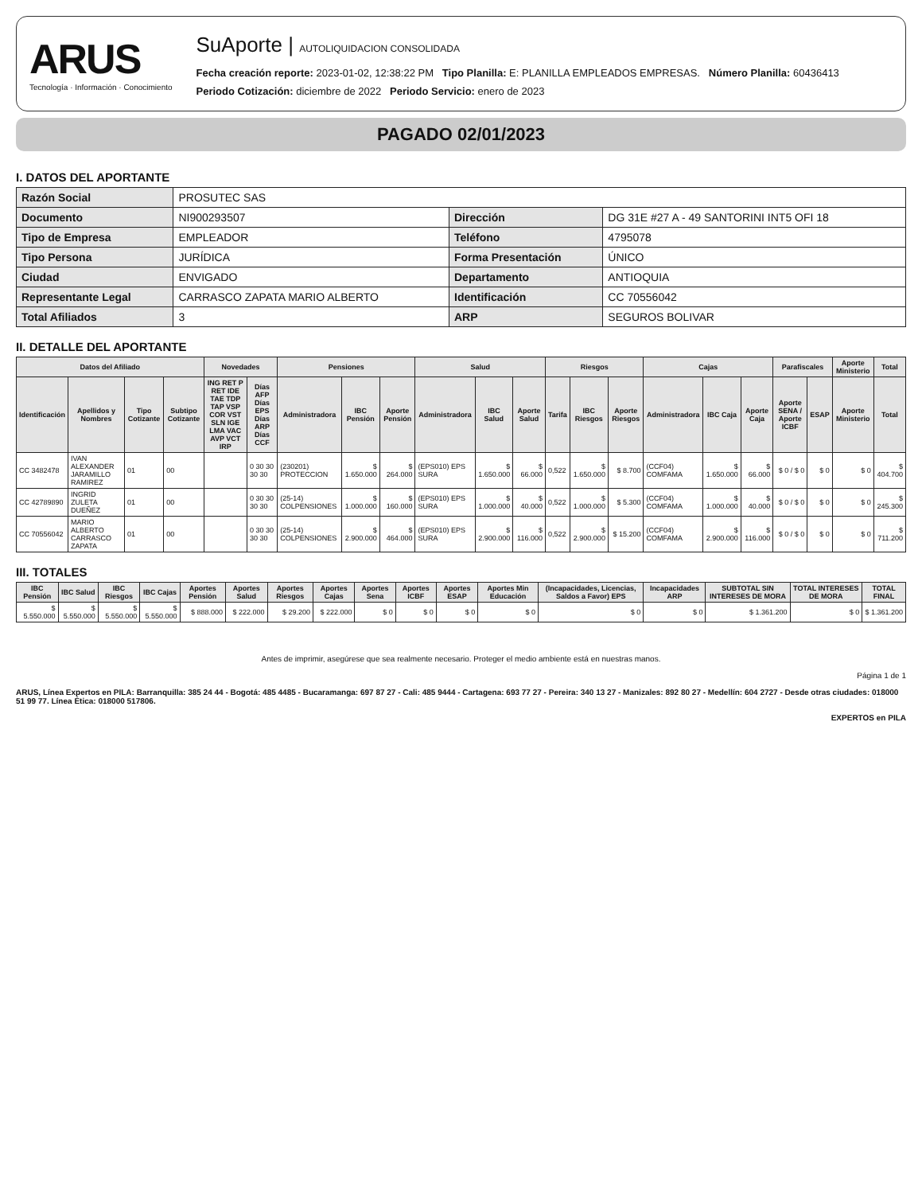ARUS
Tecnología · Información · Conocimiento
SuAporte | AUTOLIQUIDACION CONSOLIDADA
Fecha creación reporte: 2023-01-02, 12:38:22 PM Tipo Planilla: E: PLANILLA EMPLEADOS EMPRESAS. Número Planilla: 60436413
Periodo Cotización: diciembre de 2022 Periodo Servicio: enero de 2023
PAGADO 02/01/2023
I. DATOS DEL APORTANTE
| Razón Social | PROSUTEC SAS | | |
| Documento | NI900293507 | Dirección | DG 31E #27 A - 49 SANTORINI INT5 OFI 18 |
| Tipo de Empresa | EMPLEADOR | Teléfono | 4795078 |
| Tipo Persona | JURÍDICA | Forma Presentación | ÚNICO |
| Ciudad | ENVIGADO | Departamento | ANTIOQUIA |
| Representante Legal | CARRASCO ZAPATA MARIO ALBERTO | Identificación | CC 70556042 |
| Total Afiliados | 3 | ARP | SEGUROS BOLIVAR |
II. DETALLE DEL APORTANTE
| Datos del Afiliado | | | | Novedades | | Pensiones | | | Salud | | | Riesgos | | | Cajas | | | Parafiscales | | Aporte Ministerio | Total |
| --- | --- | --- | --- | --- | --- | --- | --- | --- | --- | --- | --- | --- | --- | --- | --- | --- | --- | --- | --- | --- | --- |
| Identificación | Apellidos y Nombres | Tipo Cotizante | Subtipo Cotizante | ING RET P RET IDE TAE TDP TAP VSP COR VST SLN IGE LMA VAC AVP VCT IRP | Días AFP Días EPS Días ARP Días CCF | Administradora | IBC Pensión | Aporte Pensión | Administradora | IBC Salud | Aporte Salud | Tarifa | IBC Riesgos | Aporte Riesgos | Administradora | IBC Caja | Aporte Caja | Aporte SENA / Aporte ICBF | ESAP | Aporte Ministerio | Total |
| CC 3482478 | IVAN ALEXANDER JARAMILLO RAMIREZ | 01 | 00 | | 0 30 30 30 30 | (230201) PROTECCION | $ 1.650.000 | $ 264.000 | (EPS010) EPS SURA | $ 1.650.000 | $ 66.000 | 0,522 | $ 1.650.000 | $ 8.700 | (CCF04) COMFAMA | $ 1.650.000 | $ 66.000 | $ 0 / $ 0 | $ 0 | $ 0 | $ 404.700 |
| CC 42789890 | INGRID ZULETA DUEÑEZ | 01 | 00 | | 0 30 30 30 30 | (25-14) COLPENSIONES | $ 1.000.000 | $ 160.000 | (EPS010) EPS SURA | $ 1.000.000 | $ 40.000 | 0,522 | $ 1.000.000 | $ 5.300 | (CCF04) COMFAMA | $ 1.000.000 | $ 40.000 | $ 0 / $ 0 | $ 0 | $ 0 | $ 245.300 |
| CC 70556042 | MARIO ALBERTO CARRASCO ZAPATA | 01 | 00 | | 0 30 30 30 30 | (25-14) COLPENSIONES | $ 2.900.000 | $ 464.000 | (EPS010) EPS SURA | $ 2.900.000 | $ 116.000 | 0,522 | $ 2.900.000 | $ 15.200 | (CCF04) COMFAMA | $ 2.900.000 | $ 116.000 | $ 0 / $ 0 | $ 0 | $ 0 | $ 711.200 |
III. TOTALES
| IBC Pensión | IBC Salud | IBC Riesgos | IBC Cajas | Aportes Pensión | Aportes Salud | Aportes Riesgos | Aportes Cajas | Aportes Sena | Aportes ICBF | Aportes ESAP | Aportes Min Educación | (Incapacidades, Licencias, Saldos a Favor) EPS | Incapacidades ARP | SUBTOTAL SIN INTERESES DE MORA | TOTAL INTERESES DE MORA | TOTAL FINAL |
| --- | --- | --- | --- | --- | --- | --- | --- | --- | --- | --- | --- | --- | --- | --- | --- | --- |
| $ 5.550.000 | $ 5.550.000 | $ 5.550.000 | $ 5.550.000 | $ 888.000 | $ 222.000 | $ 29.200 | $ 222.000 | $ 0 | $ 0 | $ 0 | $ 0 | $ 0 | $ 0 | $ 1.361.200 | $ 0 | $ 1.361.200 |
Antes de imprimir, asegúrese que sea realmente necesario. Proteger el medio ambiente está en nuestras manos.
Página 1 de 1
ARUS, Línea Expertos en PILA: Barranquilla: 385 24 44 - Bogotá: 485 4485 - Bucaramanga: 697 87 27 - Cali: 485 9444 - Cartagena: 693 77 27 - Pereira: 340 13 27 - Manizales: 892 80 27 - Medellín: 604 2727 - Desde otras ciudades: 018000 51 99 77. Línea Ética: 018000 517806.
EXPERTOS en PILA